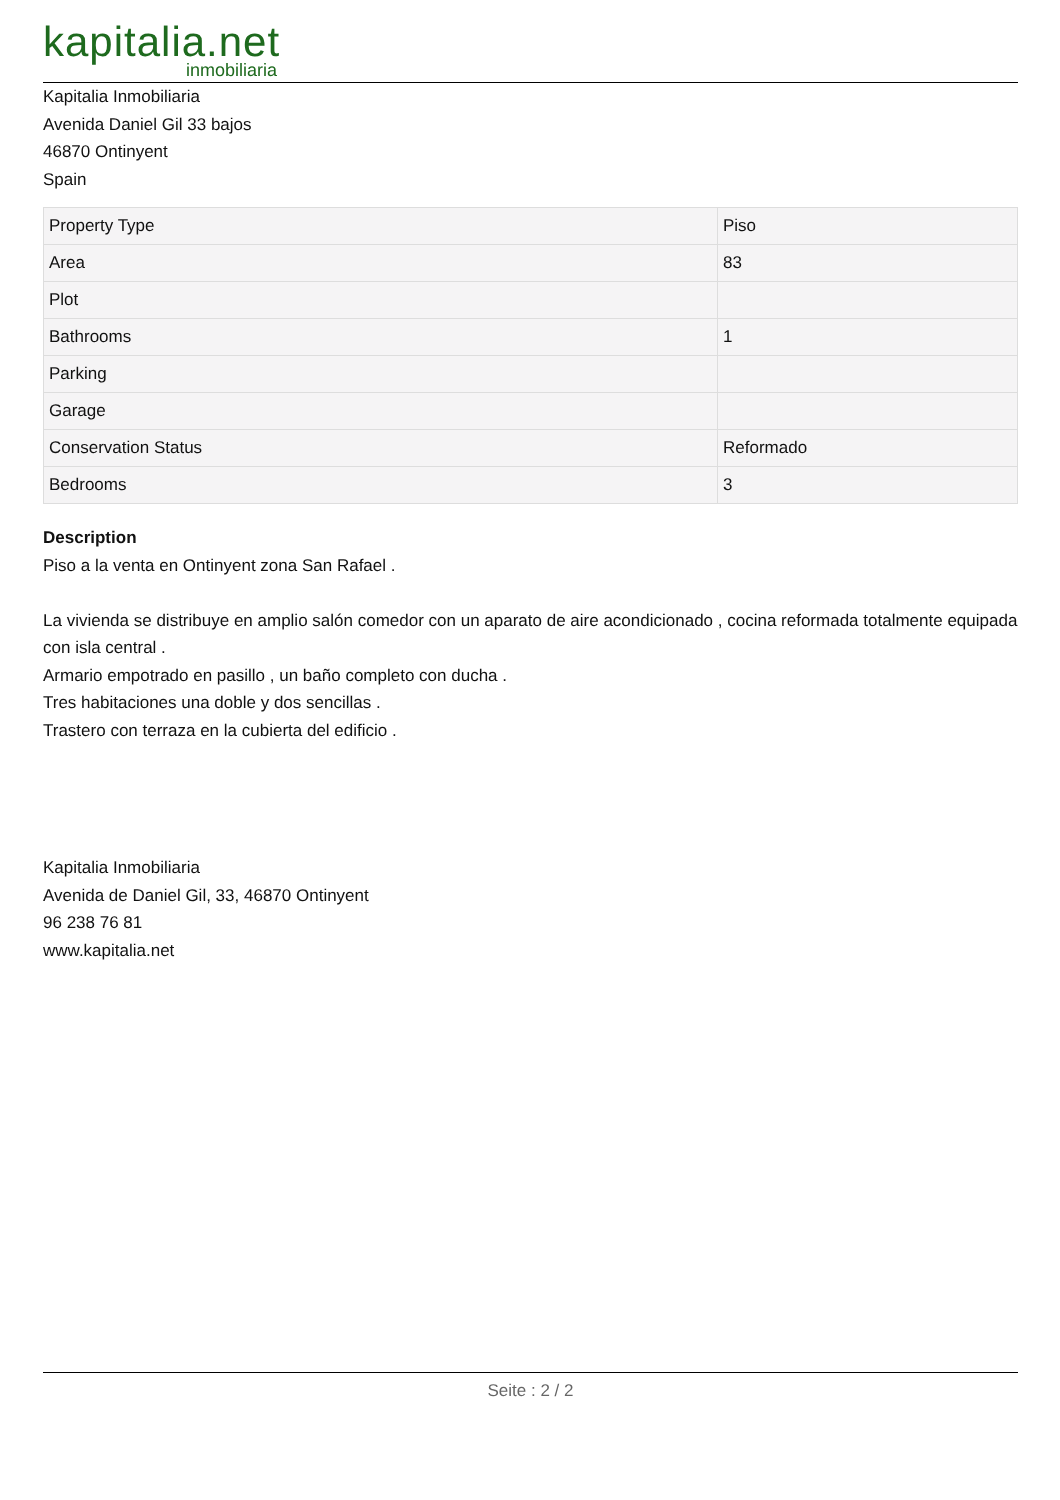kapitalia.net
inmobiliaria
Kapitalia Inmobiliaria
Avenida Daniel Gil 33 bajos
46870 Ontinyent
Spain
| Property Type | Piso |
| Area | 83 |
| Plot | |
| Bathrooms | 1 |
| Parking | |
| Garage | |
| Conservation Status | Reformado |
| Bedrooms | 3 |
Description
Piso a la venta en Ontinyent zona San Rafael .
La vivienda se distribuye en amplio salón comedor con un aparato de aire acondicionado , cocina reformada totalmente equipada con isla central .
Armario empotrado en pasillo , un baño completo con ducha .
Tres habitaciones una doble y dos sencillas .
Trastero con terraza en la cubierta del edificio .
Kapitalia Inmobiliaria
Avenida de Daniel Gil, 33, 46870 Ontinyent
96 238 76 81
www.kapitalia.net
Seite : 2 / 2